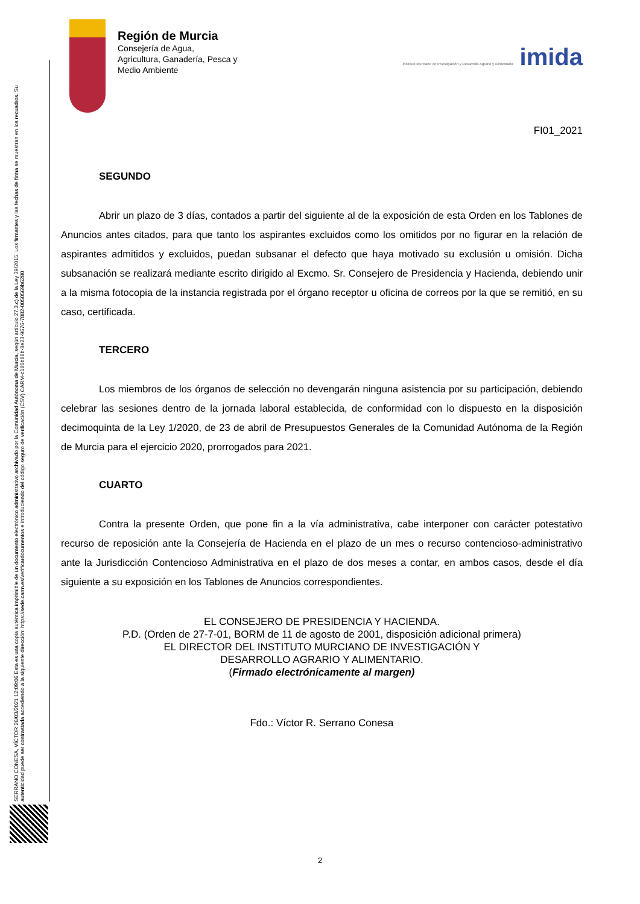SERRANO CONESA, VÍCTOR 26/03/2021 12:09:06 Esta es una copia auténtica imprimible de un documento electrónico administrativo archivado por la Comunidad Autónoma de Murcia, según artículo 27.3.c) de la Ley 39/2015. Los firmantes y las fechas de firma se muestran en los recuadros. Su autenticidad puede ser contrastada accediendo a la siguiente dirección: https://sede.carm.es/verificardocumentos e introduciendo del código seguro de verificación (CSV) CARM-c180b88b-8e23-9676-7882-0050569b6280
Región de Murcia
Consejería de Agua,
Agricultura, Ganadería, Pesca y
Medio Ambiente
Instituto Murciano de Investigación y Desarrollo Agrario y Alimentario imida
FI01_2021
SEGUNDO
Abrir un plazo de 3 días, contados a partir del siguiente al de la exposición de esta Orden en los Tablones de Anuncios antes citados, para que tanto los aspirantes excluidos como los omitidos por no figurar en la relación de aspirantes admitidos y excluidos, puedan subsanar el defecto que haya motivado su exclusión u omisión. Dicha subsanación se realizará mediante escrito dirigido al Excmo. Sr. Consejero de Presidencia y Hacienda, debiendo unir a la misma fotocopia de la instancia registrada por el órgano receptor u oficina de correos por la que se remitió, en su caso, certificada.
TERCERO
Los miembros de los órganos de selección no devengarán ninguna asistencia por su participación, debiendo celebrar las sesiones dentro de la jornada laboral establecida, de conformidad con lo dispuesto en la disposición decimoquinta de la Ley 1/2020, de 23 de abril de Presupuestos Generales de la Comunidad Autónoma de la Región de Murcia para el ejercicio 2020, prorrogados para 2021.
CUARTO
Contra la presente Orden, que pone fin a la vía administrativa, cabe interponer con carácter potestativo recurso de reposición ante la Consejería de Hacienda en el plazo de un mes o recurso contencioso-administrativo ante la Jurisdicción Contencioso Administrativa en el plazo de dos meses a contar, en ambos casos, desde el día siguiente a su exposición en los Tablones de Anuncios correspondientes.
EL CONSEJERO DE PRESIDENCIA Y HACIENDA.
P.D. (Orden de 27-7-01, BORM de 11 de agosto de 2001, disposición adicional primera)
EL DIRECTOR DEL INSTITUTO MURCIANO DE INVESTIGACIÓN Y
DESARROLLO AGRARIO Y ALIMENTARIO.
(Firmado electrónicamente al margen)
Fdo.: Víctor R. Serrano Conesa
2